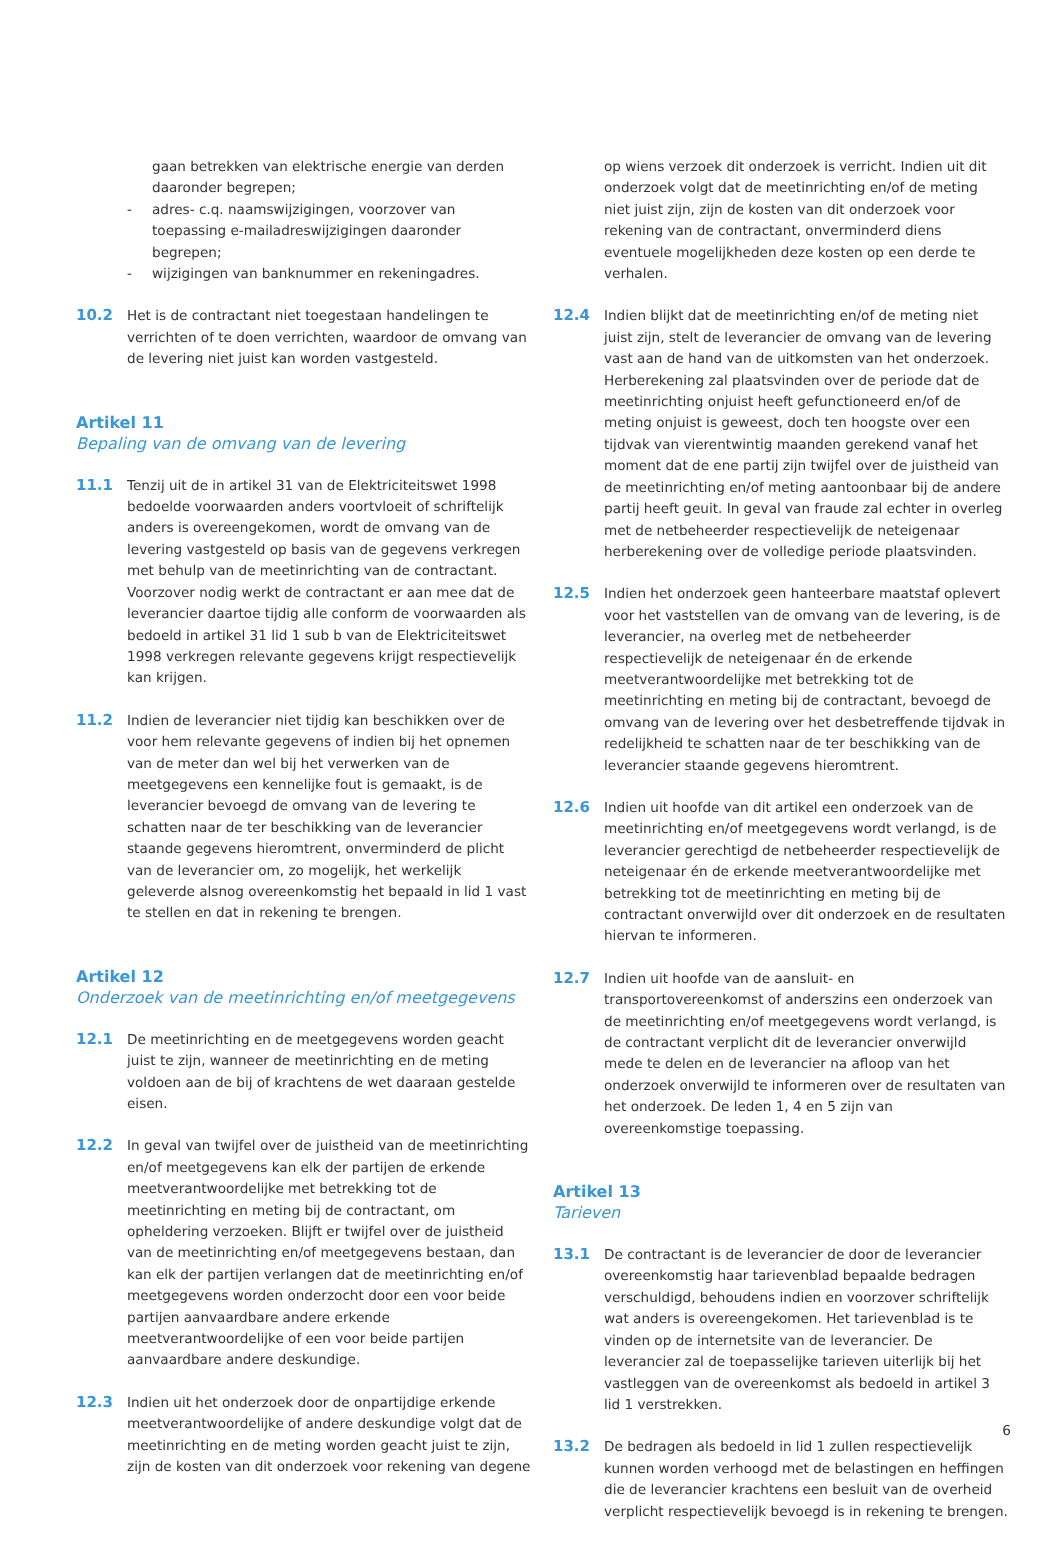gaan betrekken van elektrische energie van derden daaronder begrepen;
- adres- c.q. naamswijzigingen, voorzover van toepassing e-mailadreswijzigingen daaronder begrepen;
- wijzigingen van banknummer en rekeningadres.
10.2 Het is de contractant niet toegestaan handelingen te verrichten of te doen verrichten, waardoor de omvang van de levering niet juist kan worden vastgesteld.
Artikel 11
Bepaling van de omvang van de levering
11.1 Tenzij uit de in artikel 31 van de Elektriciteitswet 1998 bedoelde voorwaarden anders voortvloeit of schriftelijk anders is overeengekomen, wordt de omvang van de levering vastgesteld op basis van de gegevens verkregen met behulp van de meetinrichting van de contractant. Voorzover nodig werkt de contractant er aan mee dat de leverancier daartoe tijdig alle conform de voorwaarden als bedoeld in artikel 31 lid 1 sub b van de Elektriciteitswet 1998 verkregen relevante gegevens krijgt respectievelijk kan krijgen.
11.2 Indien de leverancier niet tijdig kan beschikken over de voor hem relevante gegevens of indien bij het opnemen van de meter dan wel bij het verwerken van de meetgegevens een kennelijke fout is gemaakt, is de leverancier bevoegd de omvang van de levering te schatten naar de ter beschikking van de leverancier staande gegevens hieromtrent, onverminderd de plicht van de leverancier om, zo mogelijk, het werkelijk geleverde alsnog overeenkomstig het bepaald in lid 1 vast te stellen en dat in rekening te brengen.
Artikel 12
Onderzoek van de meetinrichting en/of meetgegevens
12.1 De meetinrichting en de meetgegevens worden geacht juist te zijn, wanneer de meetinrichting en de meting voldoen aan de bij of krachtens de wet daaraan gestelde eisen.
12.2 In geval van twijfel over de juistheid van de meetinrichting en/of meetgegevens kan elk der partijen de erkende meetverantwoordelijke met betrekking tot de meetinrichting en meting bij de contractant, om opheldering verzoeken. Blijft er twijfel over de juistheid van de meetinrichting en/of meetgegevens bestaan, dan kan elk der partijen verlangen dat de meetinrichting en/of meetgegevens worden onderzocht door een voor beide partijen aanvaardbare andere erkende meetverantwoordelijke of een voor beide partijen aanvaardbare andere deskundige.
12.3 Indien uit het onderzoek door de onpartijdige erkende meetverantwoordelijke of andere deskundige volgt dat de meetinrichting en de meting worden geacht juist te zijn, zijn de kosten van dit onderzoek voor rekening van degene
op wiens verzoek dit onderzoek is verricht. Indien uit dit onderzoek volgt dat de meetinrichting en/of de meting niet juist zijn, zijn de kosten van dit onderzoek voor rekening van de contractant, onverminderd diens eventuele mogelijkheden deze kosten op een derde te verhalen.
12.4 Indien blijkt dat de meetinrichting en/of de meting niet juist zijn, stelt de leverancier de omvang van de levering vast aan de hand van de uitkomsten van het onderzoek. Herberekening zal plaatsvinden over de periode dat de meetinrichting onjuist heeft gefunctioneerd en/of de meting onjuist is geweest, doch ten hoogste over een tijdvak van vierentwintig maanden gerekend vanaf het moment dat de ene partij zijn twijfel over de juistheid van de meetinrichting en/of meting aantoonbaar bij de andere partij heeft geuit. In geval van fraude zal echter in overleg met de netbeheerder respectievelijk de neteigenaar herberekening over de volledige periode plaatsvinden.
12.5 Indien het onderzoek geen hanteerbare maatstaf oplevert voor het vaststellen van de omvang van de levering, is de leverancier, na overleg met de netbeheerder respectievelijk de neteigenaar én de erkende meetverantwoordelijke met betrekking tot de meetinrichting en meting bij de contractant, bevoegd de omvang van de levering over het desbetreffende tijdvak in redelijkheid te schatten naar de ter beschikking van de leverancier staande gegevens hieromtrent.
12.6 Indien uit hoofde van dit artikel een onderzoek van de meetin­richting en/of meetgegevens wordt verlangd, is de leverancier gerechtigd de netbeheerder respectievelijk de neteigenaar én de erkende meetverantwoordelijke met betrekking tot de meetinrichting en meting bij de contractant onverwijld over dit onderzoek en de resultaten hiervan te informeren.
12.7 Indien uit hoofde van de aansluit- en transportovereenkomst of anderszins een onderzoek van de meetinrichting en/of meetgegevens wordt verlangd, is de contractant verplicht dit de leverancier onverwijld mede te delen en de leverancier na afloop van het onderzoek onverwijld te informeren over de resultaten van het onderzoek. De leden 1, 4 en 5 zijn van overeenkomstige toepassing.
Artikel 13
Tarieven
13.1 De contractant is de leverancier de door de leverancier overeenkomstig haar tarievenblad bepaalde bedragen verschuldigd, behoudens indien en voorzover schriftelijk wat anders is overeengekomen. Het tarievenblad is te vinden op de internetsite van de leverancier. De leverancier zal de toepasselijke tarieven uiterlijk bij het vastleggen van de overeenkomst als bedoeld in artikel 3 lid 1 verstrekken.
13.2 De bedragen als bedoeld in lid 1 zullen respectievelijk kunnen worden verhoogd met de belastingen en heffingen die de leverancier krachtens een besluit van de overheid verplicht respectievelijk bevoegd is in rekening te brengen.
6